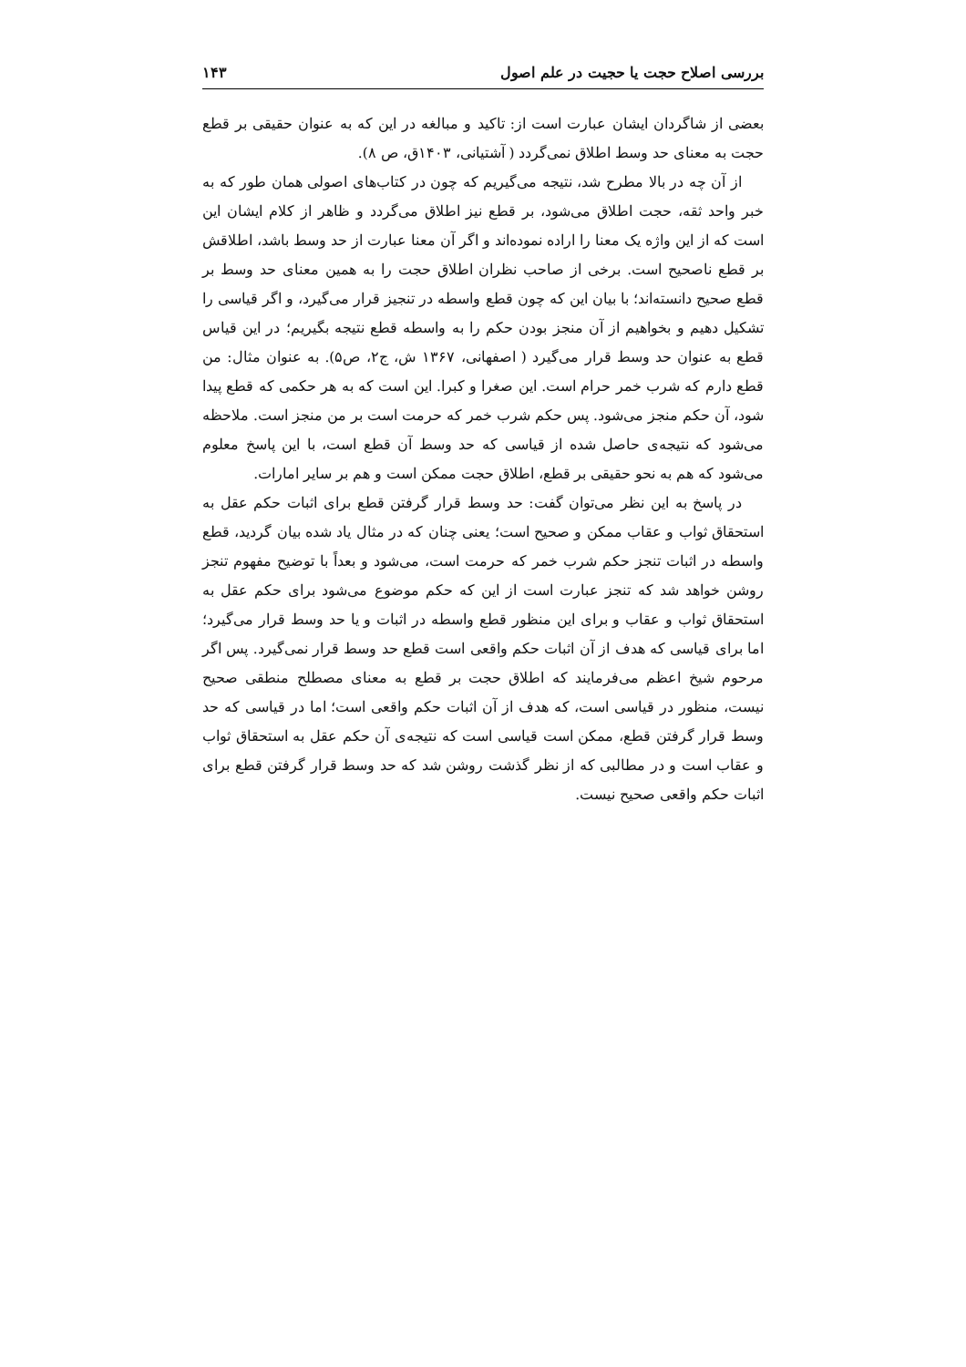بررسی اصلاح حجت یا حجیت در علم اصول ۱۴۳
بعضی از شاگردان ایشان عبارت است از: تاکید و مبالغه در این که به عنوان حقیقی بر قطع حجت به معنای حد وسط اطلاق نمی‌گردد ( آشتیانی، ۱۴۰۳ق، ص ۸).
از آن چه در بالا مطرح شد، نتیجه می‌گیریم که چون در کتاب‌های اصولی همان طور که به خبر واحد ثقه، حجت اطلاق می‌شود، بر قطع نیز اطلاق می‌گردد و ظاهر از کلام ایشان این است که از این واژه یک معنا را اراده نموده‌اند و اگر آن معنا عبارت از حد وسط باشد، اطلاقش بر قطع ناصحیح است. برخی از صاحب نظران اطلاق حجت را به همین معنای حد وسط بر قطع صحیح دانسته‌اند؛ با بیان این که چون قطع واسطه در تنجیز قرار می‌گیرد، و اگر قیاسی را تشکیل دهیم و بخواهیم از آن منجز بودن حکم را به واسطه قطع نتیجه بگیریم؛ در این قیاس قطع به عنوان حد وسط قرار می‌گیرد ( اصفهانی، ۱۳۶۷ ش، ج۲، ص۵). به عنوان مثال: من قطع دارم که شرب خمر حرام است. این صغرا و کبرا. این است که به هر حکمی که قطع پیدا شود، آن حکم منجز می‌شود. پس حکم شرب خمر که حرمت است بر من منجز است. ملاحظه می‌شود که نتیجه‌ی حاصل شده از قیاسی که حد وسط آن قطع است، با این پاسخ معلوم می‌شود که هم به نحو حقیقی بر قطع، اطلاق حجت ممکن است و هم بر سایر امارات.
در پاسخ به این نظر می‌توان گفت: حد وسط قرار گرفتن قطع برای اثبات حکم عقل به استحقاق ثواب و عقاب ممکن و صحیح است؛ یعنی چنان که در مثال یاد شده بیان گردید، قطع واسطه در اثبات تنجز حکم شرب خمر که حرمت است، می‌شود و بعداً با توضیح مفهوم تنجز روشن خواهد شد که تنجز عبارت است از این که حکم موضوع می‌شود برای حکم عقل به استحقاق ثواب و عقاب و برای این منظور قطع واسطه در اثبات و یا حد وسط قرار می‌گیرد؛ اما برای قیاسی که هدف از آن اثبات حکم واقعی است قطع حد وسط قرار نمی‌گیرد. پس اگر مرحوم شیخ اعظم می‌فرمایند که اطلاق حجت بر قطع به معنای مصطلح منطقی صحیح نیست، منظور در قیاسی است، که هدف از آن اثبات حکم واقعی است؛ اما در قیاسی که حد وسط قرار گرفتن قطع، ممکن است قیاسی است که نتیجه‌ی آن حکم عقل به استحقاق ثواب و عقاب است و در مطالبی که از نظر گذشت روشن شد که حد وسط قرار گرفتن قطع برای اثبات حکم واقعی صحیح نیست.